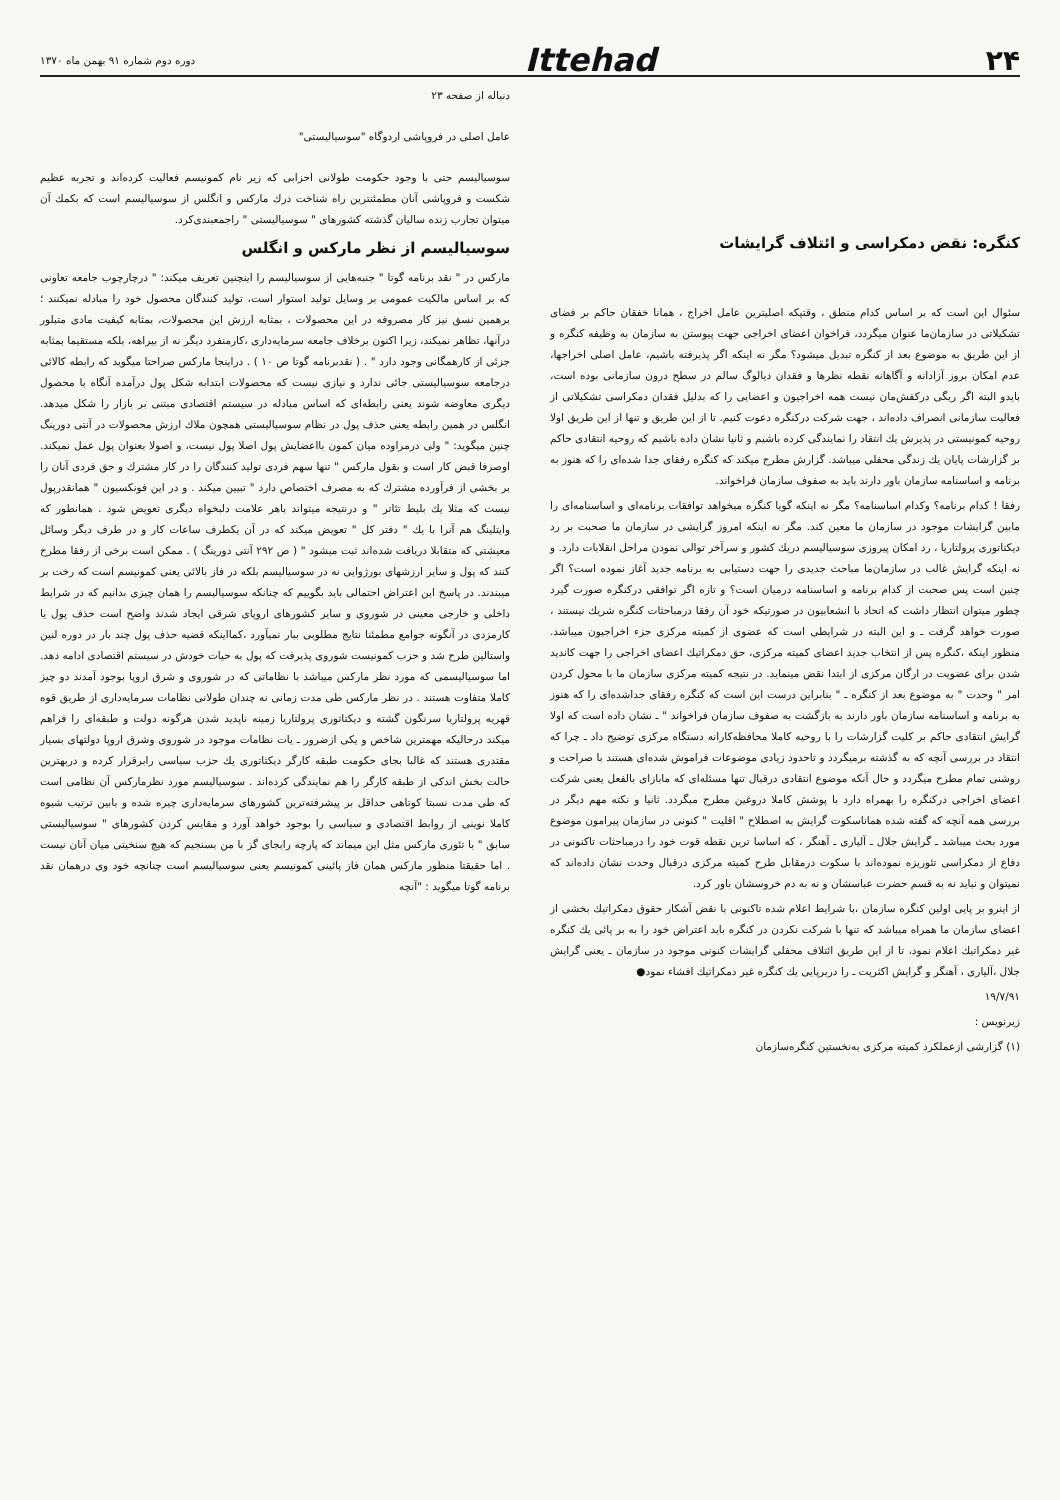۲۴
Ittehad
دوره دوم شماره ۹۱ بهمن ماه ۱۳۷۰
کنگره: نقض دمکراسی و ائتلاف گرایشات
سئوال این است که بر اساس کدام منطق ، وقتیکه اصلیترین عامل اخراج ، همانا خفقان حاکم بر فضای تشکیلاتی در سازمان‌ما عنوان میگردد، فراخوان اعضای اخراجی جهت پیوستن به سازمان به وظیفه کنگره و از این طریق به موضوع بعد از کنگره تبدیل میشود؟ مگر نه اینکه اگر پذیرفته باشیم، عامل اصلی اخراجها، عدم امکان بروز آزادانه و آگاهانه نقطه نظرها و فقدان دیالوگ سالم در سطح درون سازمانی بوده است، بایدو البته اگر ریگی درکفش‌مان نیست همه اخراجیون و اعضایی را که بدلیل فقدان دمکراسی تشکیلاتی از فعالیت سازمانی انصراف داده‌اند ، جهت شرکت درکنگره دعوت کنیم. تا از این طریق و تنها از این طریق اولا روحیه کمونیستی در پذیرش یك انتقاد را نمایندگی کرده باشیم و ثانیا نشان داده باشیم که روحیه انتقادی حاکم بر گزارشات پایان یك زندگی محفلی میباشد. گزارش مطرح میکند که کنگره رفقای جدا شده‌ای را که هنوز به برنامه و اساسنامه سازمان باور دارند باید به صفوف سازمان فراخواند.
رفقا ! کدام برنامه؟ وکدام اساسنامه؟ مگر نه اینکه گویا کنگره میخواهد توافقات برنامه‌ای و اساسنامه‌ای را مابین گرایشات موجود در سازمان ما معین کند. مگر نه اینکه امروز گرایشی در سازمان ما صحبت بر رد دیکتاتوری پرولتاریا ، رد امکان پیروزی سوسیالیسم دریك کشور و سرآخر توالی نمودن مراحل انقلابات دارد. و نه اینکه گرایش غالب در سازمان‌ما مباحث جدیدی را جهت دستیابی به برنامه جدید آغاز نموده است؟ اگر چنین است پس صحبت از کدام برنامه و اساسنامه درمیان است؟ و تازه اگر توافقی درکنگره صورت گیرد چطور میتوان انتظار داشت که اتحاد با انشعابیون در صورتیکه خود آن رفقا درمباحثات کنگره شریك نیستند ، صورت خواهد گرفت ـ و این البته در شرایطی است که عضوی از کمیته مرکزی جزء اخراجیون میباشد. منظور اینکه ،کنگره پس از انتخاب جدید اعضای کمیته مرکزی، حق دمکراتیك اعضای اخراجی را جهت کاندید شدن برای عضویت در ارگان مرکزی از ابتدا نقض مینماید. در نتیجه کمیته مرکزی سازمان ما با محول کردن امر " وحدت " به موضوع بعد از کنگره ـ " بنابراین درست این است که کنگره رفقای جداشده‌ای را که هنوز به برنامه و اساسنامه سازمان باور دارند به بازگشت به صفوف سازمان فراخواند " ـ نشان داده است که اولا گرایش انتقادی حاکم بر کلیت گزارشات را با روحیه کاملا محافظه‌کارانه دستگاه مرکزی توضیح داد ـ چرا که انتقاد در بررسی آنچه که به گذشته برمیگردد و تاحدود زیادی موضوعات فراموش شده‌ای هستند با صراحت و روشنی تمام مطرح میگردد و حال آنکه موضوع انتقادی درقبال تنها مسئله‌ای که مابازای بالفعل یعنی شرکت اعضای اخراجی درکنگره را بهمراه دارد با پوشش کاملا دروغین مطرح میگردد. ثانیا و نکته مهم دیگر در بررسی همه آنچه که گفته شده هماناسکوت گرایش به اصطلاح " اقلیت " کنونی در سازمان پیرامون موضوع مورد بحث میباشد ـ گرایش جلال ـ آلیاری ـ آهنگر ، که اساسا ترین نقطه قوت خود را درمباحثات تاکنونی در دفاع از دمکراسی تئوریزه نموده‌اند با سکوت درمقابل طرح کمیته مرکزی درقبال وحدت نشان داده‌اند که نمیتوان و نباید نه به قسم حضرت عباسشان و نه به دم خروسشان باور کرد.
از اینرو بر پایی اولین کنگره سازمان ،با شرایط اعلام شده تاکنونی با نقض آشکار حقوق دمکراتیك بخشی از اعضای سازمان ما همراه میباشد که تنها با شرکت نکردن در کنگره باید اعتراض خود را به بر پائی یك کنگره غیر دمکراتیك اعلام نمود، تا از این طریق ائتلاف محفلی گرایشات کنونی موجود در سازمان ـ یعنی گرایش جلال ،آلیاری ، آهنگر و گرایش اکثریت ـ را دربرپایی یك کنگره غیر دمکراتیك افشاء نمود●
۱۹/۷/۹۱
زیرنویس :
(۱) گزارشی ازعملکرد کمیته مرکزی به‌نخستین کنگره‌سازمان
دنباله از صفحه ۲۳
عامل اصلی در فروپاشی اردوگاه "سوسیالیستی"
سوسیالیسم حتی با وجود حکومت طولانی احزابی که زیر نام کمونیسم فعالیت کرده‌اند و تجربه عظیم شکست و فروپاشی آنان مطمئنترین راه شناخت درك مارکس و انگلس از سوسیالیسم است که بکمك آن میتوان تجارب زنده سالیان گذشته کشورهای " سوسیالیستی " راجمعبندی‌کرد.
سوسیالیسم از نظر مارکس و انگلس
مارکس در " نقد برنامه گوتا " جنبه‌هایی از سوسیالیسم را اینچنین تعریف میکند: " درچارچوب جامعه تعاونی که بر اساس مالکیت عمومی بر وسایل تولید استوار است، تولید کنندگان محصول خود را مبادله نمیکنند ؛ برهمین نسق نیز کار مصروفه در این محصولات ، بمثابه ارزش این محصولات، بمثابه کیفیت مادی متبلور درآنها، تظاهر نمیکند، زیرا اکنون برخلاف جامعه سرمایه‌داری ،کارمنفرد دیگر نه از بیراهه، بلکه مستقیما بمثابه جزئی از کارهمگانی وجود دارد " . ( نقدبرنامه گوتا ص ۱۰ ) . دراینجا مارکس صراحتا میگوید که رابطه کالائی درجامعه سوسیالیستی جائی ندارد و نیازی نیست که محصولات ابتدابه شکل پول درآمده آنگاه با محصول دیگری معاوضه شوند یعنی رابطه‌ای که اساس مبادله در سیستم اقتصادی مبتنی بر بازار را شکل میدهد. انگلس در همین رابطه یعنی حذف پول در نظام سوسیالیستی همچون ملاك ارزش محصولات در آنتی دورینگ چنین میگوید: " ولی درمراوده میان کمون بااعضایش پول اصلا پول نیست، و اصولا بعنوان پول عمل نمیکند. اوصرفا قبض کار است و بقول مارکس " تنها سهم فردی تولید کنندگان را در کار مشترك و حق فردی آنان را بر بخشی از فرآورده مشترك که به مصرف اختصاص دارد " تبیین میکند . و در این فونکسیون " همانقدرپول نیست که مثلا یك بلیط تئاتر " و درنتیجه میتواند باهر علامت دلبخواه دیگری تعویض شود . همانطور که وایتلینگ هم آنرا با یك " دفتر کل " تعویض میکند که در آن یکطرف ساعات کار و در طرف دیگر وسائل معیشتی که متقابلا دریافت شده‌اند ثبت میشود " ( ص ۲۹۲ آنتی دورینگ ) . ممکن است برخی از رفقا مطرح کنند که پول و سایر ارزشهای بورژوایی نه در سوسیالیسم بلکه در فاز بالائی یعنی کمونیسم است که رخت بر میبندند. در پاسخ این اعتراض احتمالی باید بگوییم که چنانکه سوسیالیسم را همان چیزی بدانیم که در شرایط داخلی و خارجی معینی در شوروی و سایر کشورهای اروپای شرقی ایجاد شدند واضح است حذف پول یا کارمزدی در آنگونه جوامع مطمئنا نتایج مطلوبی ببار نمیآورد ،کمااینکه قضیه حذف پول چند بار در دوره لنین واستالین طرح شد و حزب کمونیست شوروی پذیرفت که پول به حیات خودش در سیستم اقتصادی ادامه دهد. اما سوسیالیسمی که مورد نظر مارکس میباشد با نظاماتی که در شوروی و شرق اروپا بوجود آمدند دو چیز کاملا متفاوت هستند . در نظر مارکس طی مدت زمانی نه چندان طولانی نظامات سرمایه‌داری از طریق قوه قهریه پرولتاریا سرنگون گشته و دیکتاتوری پرولتاریا زمینه ناپدید شدن هرگونه دولت و طبقه‌ای را فراهم میکند درحالیکه مهمترین شاخص و یکی ازضرور ـ یات نظامات موجود در شوروی وشرق اروپا دولتهای بسیار مقتدری هستند که غالبا بجای حکومت طبقه کارگر دیکتاتوری یك حزب سیاسی رابرقرار کرده و دربهترین حالت بخش اندکی از طبقه کارگر را هم نمایندگی کرده‌اند . سوسیالیسم مورد نظرمارکس آن نظامی است که طی مدت نسبتا کوتاهی حداقل بر پیشرفته‌ترین کشورهای سرمایه‌داری چیره شده و بابین ترتیب شیوه کاملا نوینی از روابط اقتصادی و سیاسی را بوجود خواهد آورد و مقایس کردن کشورهای " سوسیالیستی سابق " با تئوری مارکس مثل این میماند که پارچه رابجای گز با من بسنجیم که هیچ سنخیتی میان آنان نیست . اما حقیقتا منظور مارکس همان فاز پائینی کمونیسم یعنی سوسیالیسم است چنانچه خود وی درهمان نقد برنامه گوتا میگوید : "آنچه